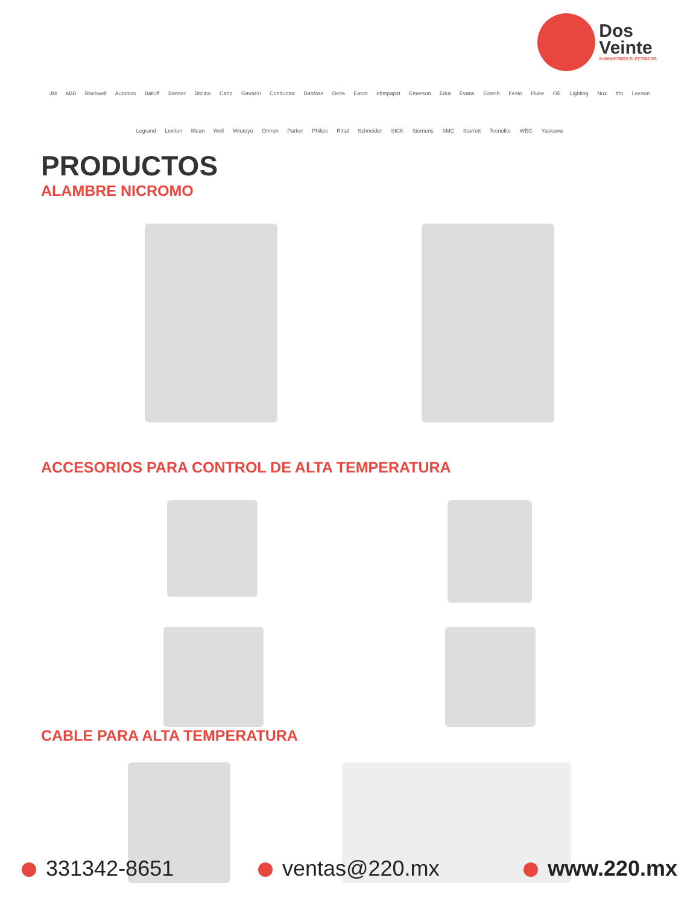Dos
Veinte
SUMINISTROS ELÉCTRICOS
3M ABB Rockwell Autonics Balluff Banner Bticino Carlo Gavazzi Conductor Danfoss Delta Eaton ebmpapst Emerson Erka Evans Extech Festo Fluke GE Lighting Nux Ifm Leeson Legrand Leviton Mean Well Mitutoyo Omron Parker Philips Rittal Schneider SICK Siemens SMC Starrett Tecnolite WEG Yaskawa
PRODUCTOS
ALAMBRE NICROMO
ACCESORIOS PARA CONTROL DE ALTA TEMPERATURA
CABLE PARA ALTA TEMPERATURA
331342-8651 ventas@220.mx www.220.mx